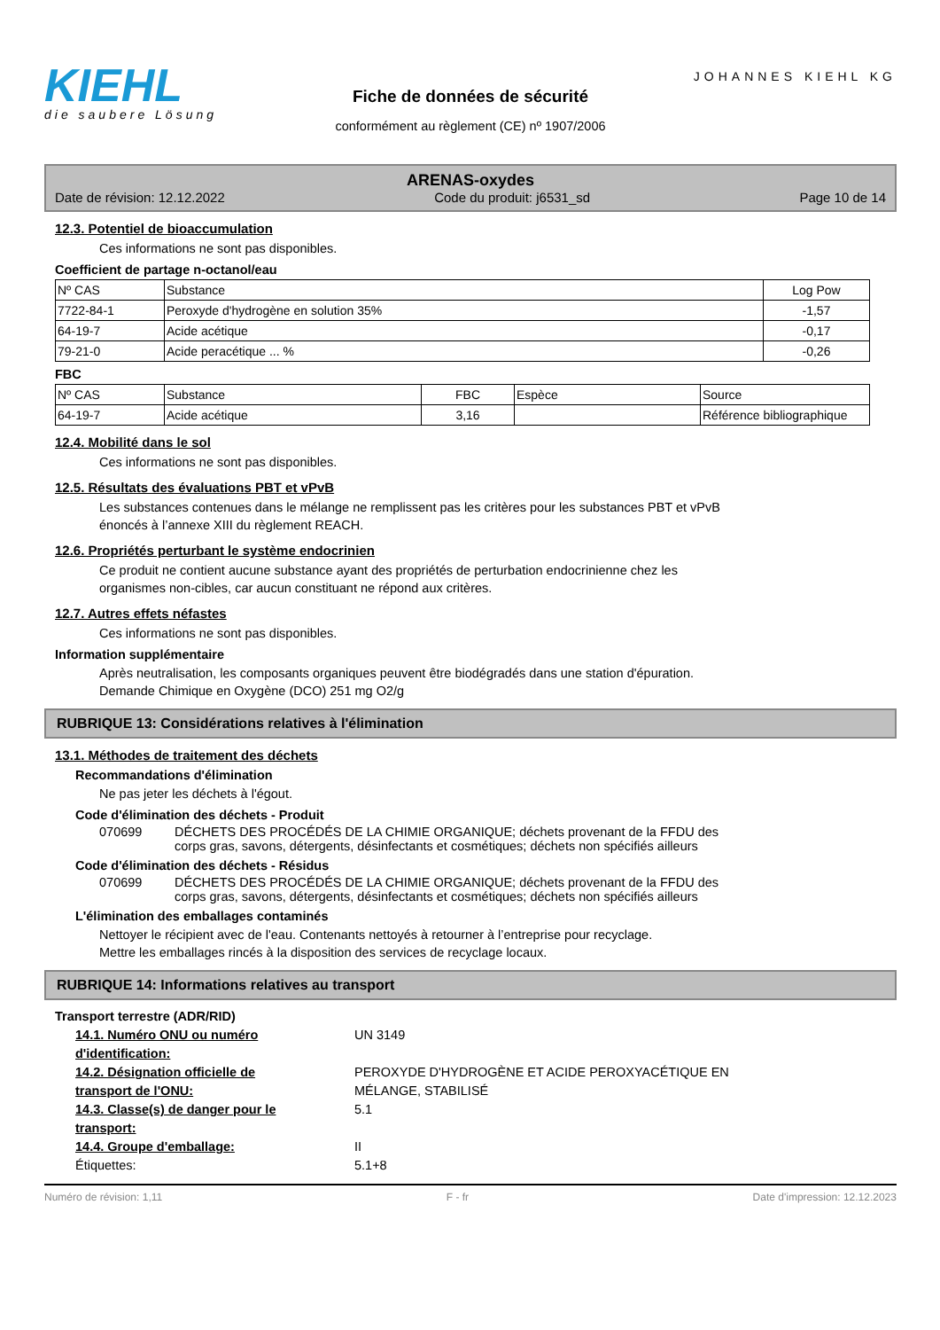KIEHL
die saubere Lösung
Fiche de données de sécurité
conformément au règlement (CE) nº 1907/2006
JOHANNES KIEHL KG
ARENAS-oxydes
Date de révision: 12.12.2022 Code du produit: j6531_sd Page 10 de 14
12.3. Potentiel de bioaccumulation
Ces informations ne sont pas disponibles.
Coefficient de partage n-octanol/eau
| Nº CAS | Substance | Log Pow |
| --- | --- | --- |
| 7722-84-1 | Peroxyde d'hydrogène en solution 35% | -1,57 |
| 64-19-7 | Acide acétique | -0,17 |
| 79-21-0 | Acide peracétique ... % | -0,26 |
FBC
| Nº CAS | Substance | FBC | Espèce | Source |
| --- | --- | --- | --- | --- |
| 64-19-7 | Acide acétique | 3,16 | | Référence bibliographique |
12.4. Mobilité dans le sol
Ces informations ne sont pas disponibles.
12.5. Résultats des évaluations PBT et vPvB
Les substances contenues dans le mélange ne remplissent pas les critères pour les substances PBT et vPvB
énoncés à l’annexe XIII du règlement REACH.
12.6. Propriétés perturbant le système endocrinien
Ce produit ne contient aucune substance ayant des propriétés de perturbation endocrinienne chez les
organismes non-cibles, car aucun constituant ne répond aux critères.
12.7. Autres effets néfastes
Ces informations ne sont pas disponibles.
Information supplémentaire
Après neutralisation, les composants organiques peuvent être biodégradés dans une station d'épuration.
Demande Chimique en Oxygène (DCO) 251 mg O2/g
RUBRIQUE 13: Considérations relatives à l'élimination
13.1. Méthodes de traitement des déchets
Recommandations d'élimination
Ne pas jeter les déchets à l'égout.
Code d'élimination des déchets - Produit
070699 DÉCHETS DES PROCÉDÉS DE LA CHIMIE ORGANIQUE; déchets provenant de la FFDU des
corps gras, savons, détergents, désinfectants et cosmétiques; déchets non spécifiés ailleurs
Code d'élimination des déchets - Résidus
070699 DÉCHETS DES PROCÉDÉS DE LA CHIMIE ORGANIQUE; déchets provenant de la FFDU des
corps gras, savons, détergents, désinfectants et cosmétiques; déchets non spécifiés ailleurs
L'élimination des emballages contaminés
Nettoyer le récipient avec de l'eau. Contenants nettoyés à retourner à l’entreprise pour recyclage.
Mettre les emballages rincés à la disposition des services de recyclage locaux.
RUBRIQUE 14: Informations relatives au transport
Transport terrestre (ADR/RID)
14.1. Numéro ONU ou numéro
d'identification:
UN 3149
14.2. Désignation officielle de
transport de l'ONU:
PEROXYDE D'HYDROGÈNE ET ACIDE PEROXYACÉTIQUE EN
MÉLANGE, STABILISÉ
14.3. Classe(s) de danger pour le
transport:
5.1
14.4. Groupe d'emballage: II
Étiquettes: 5.1+8
Numéro de révision: 1,11 F - fr Date d'impression: 12.12.2023